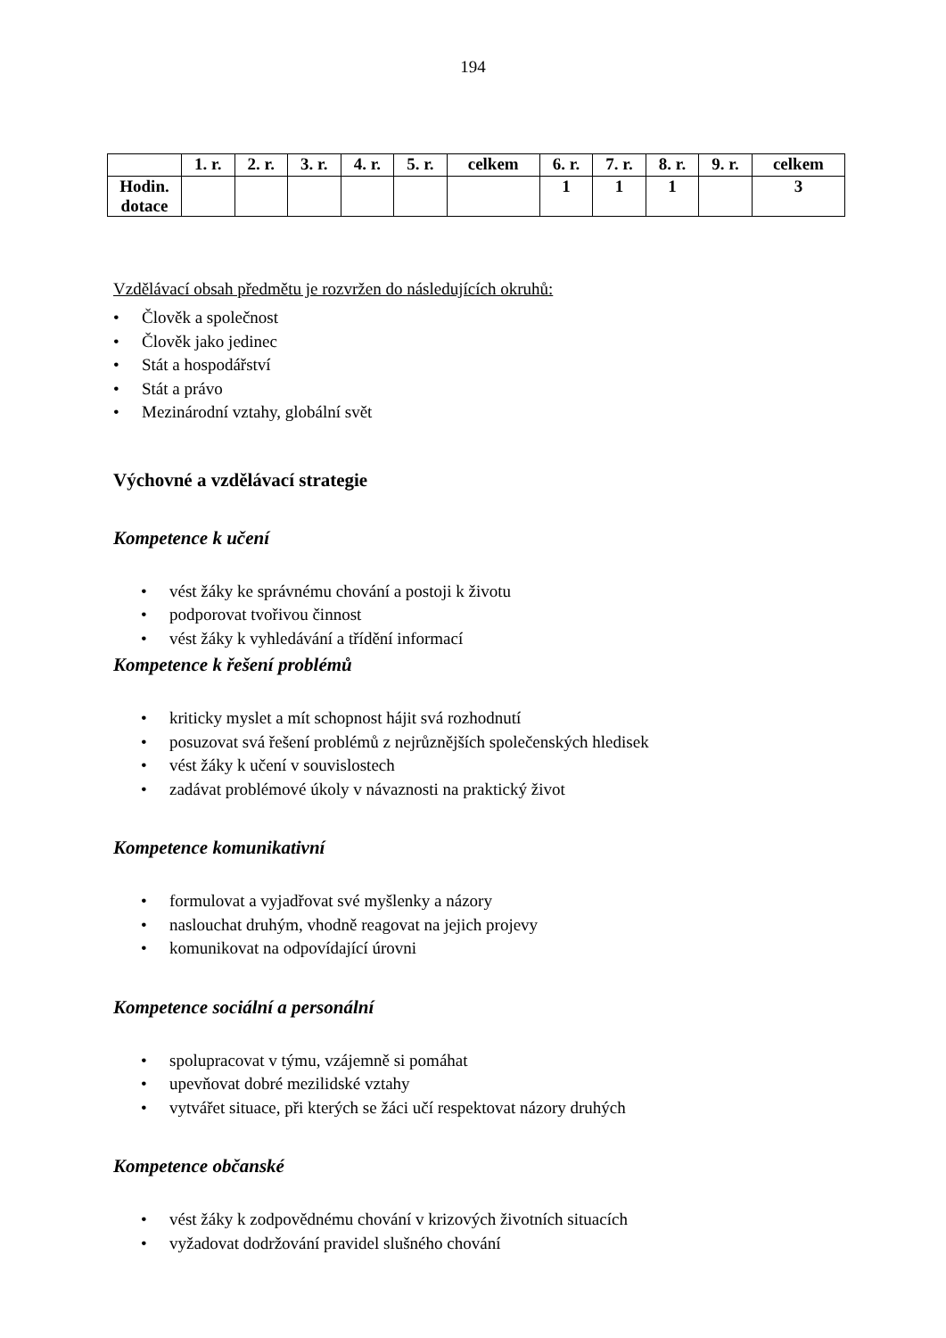194
| | 1. r. | 2. r. | 3. r. | 4. r. | 5. r. | celkem | 6. r. | 7. r. | 8. r. | 9. r. | celkem |
| --- | --- | --- | --- | --- | --- | --- | --- | --- | --- | --- | --- |
| Hodin. dotace | | | | | | | 1 | 1 | 1 | | 3 |
Vzdělávací obsah předmětu je rozvržen do následujících okruhů:
• Člověk a společnost
• Člověk jako jedinec
• Stát a hospodářství
• Stát a právo
• Mezinárodní vztahy, globální svět
Výchovné a vzdělávací strategie
Kompetence k učení
• vést žáky ke správnému chování a postoji k životu
• podporovat tvořivou činnost
• vést žáky k vyhledávání a třídění informací
Kompetence k řešení problémů
• kriticky myslet a mít schopnost hájit svá rozhodnutí
• posuzovat svá řešení problémů z nejrůznějších společenských hledisek
• vést žáky k učení v souvislostech
• zadávat problémové úkoly v návaznosti na praktický život
Kompetence komunikativní
• formulovat a vyjadřovat své myšlenky a názory
• naslouchat druhým, vhodně reagovat na jejich projevy
• komunikovat na odpovídající úrovni
Kompetence sociální a personální
• spolupracovat v týmu, vzájemně si pomáhat
• upevňovat dobré mezilidské vztahy
• vytvářet situace, při kterých se žáci učí respektovat názory druhých
Kompetence občanské
• vést žáky k zodpovědnému chování v krizových životních situacích
• vyžadovat dodržování pravidel slušného chování